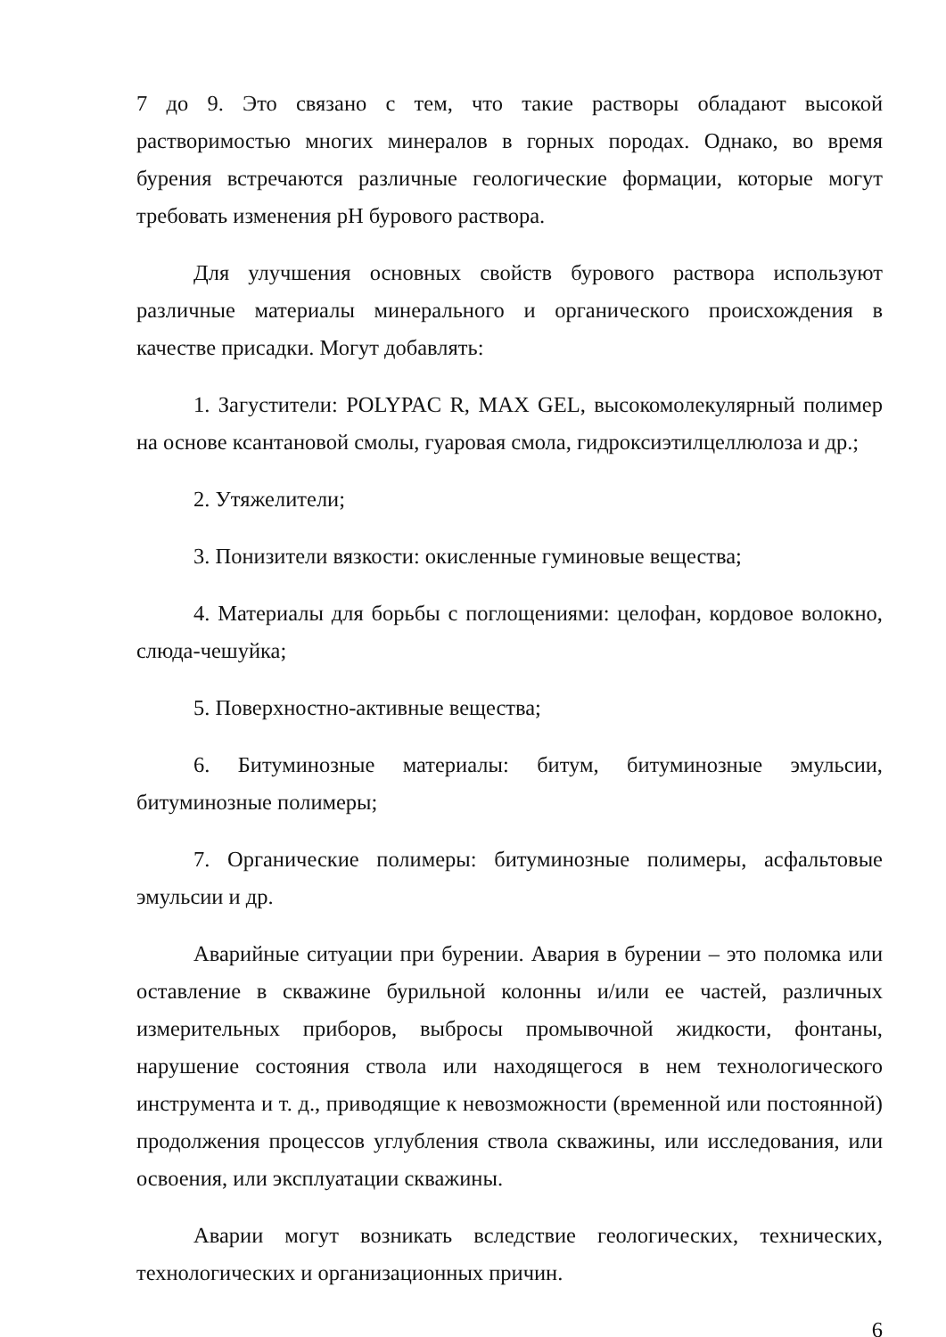7 до 9. Это связано с тем, что такие растворы обладают высокой растворимостью многих минералов в горных породах. Однако, во время бурения встречаются различные геологические формации, которые могут требовать изменения pH бурового раствора.
Для улучшения основных свойств бурового раствора используют различные материалы минерального и органического происхождения в качестве присадки. Могут добавлять:
1. Загустители: POLYPAC R, MAX GEL, высокомолекулярный полимер на основе ксантановой смолы, гуаровая смола, гидроксиэтилцеллюлоза и др.;
2. Утяжелители;
3. Понизители вязкости: окисленные гуминовые вещества;
4. Материалы для борьбы с поглощениями: целофан, кордовое волокно, слюда-чешуйка;
5. Поверхностно-активные вещества;
6. Битуминозные материалы: битум, битуминозные эмульсии, битуминозные полимеры;
7. Органические полимеры: битуминозные полимеры, асфальтовые эмульсии и др.
Аварийные ситуации при бурении. Авария в бурении – это поломка или оставление в скважине бурильной колонны и/или ее частей, различных измерительных приборов, выбросы промывочной жидкости, фонтаны, нарушение состояния ствола или находящегося в нем технологического инструмента и т. д., приводящие к невозможности (временной или постоянной) продолжения процессов углубления ствола скважины, или исследования, или освоения, или эксплуатации скважины.
Аварии могут возникать вследствие геологических, технических, технологических и организационных причин.
6